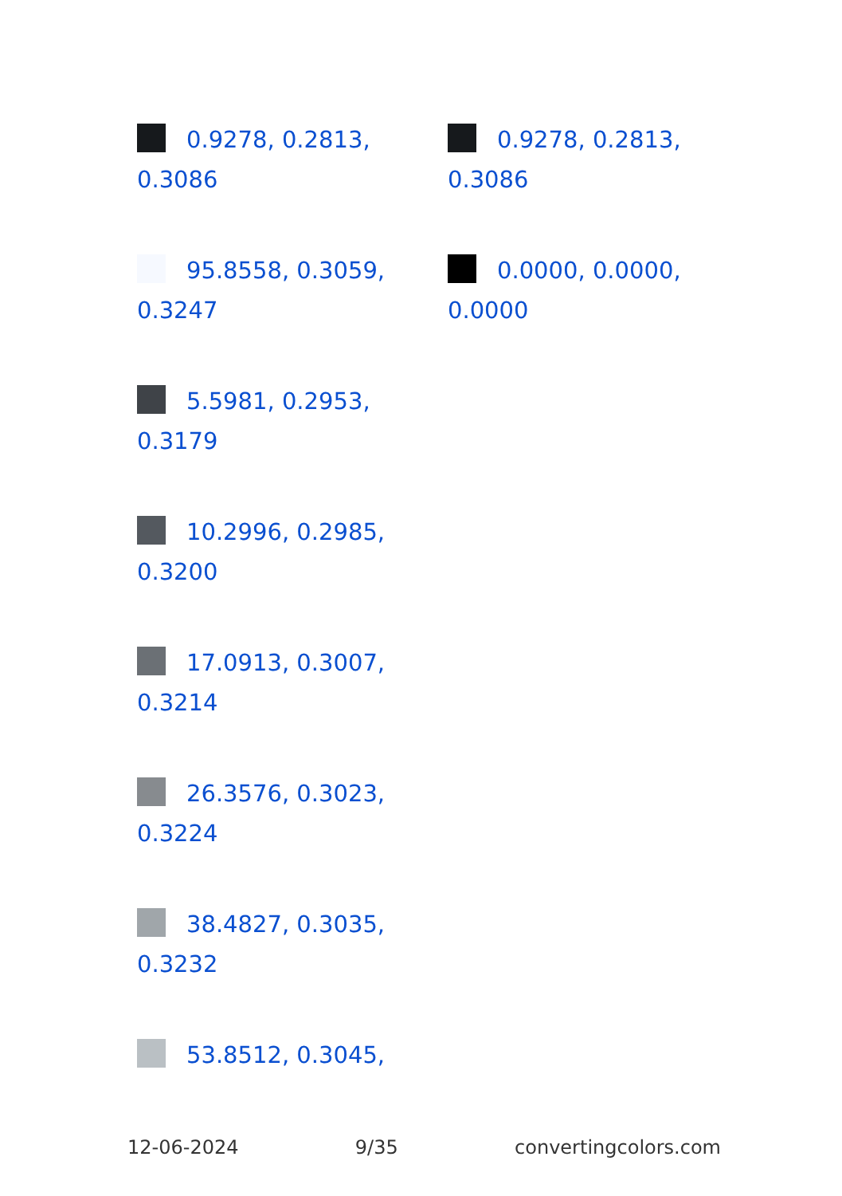0.9278, 0.2813, 0.3086
95.8558, 0.3059, 0.3247
5.5981, 0.2953, 0.3179
10.2996, 0.2985, 0.3200
17.0913, 0.3007, 0.3214
26.3576, 0.3023, 0.3224
38.4827, 0.3035, 0.3232
53.8512, 0.3045,
0.9278, 0.2813, 0.3086
0.0000, 0.0000, 0.0000
12-06-2024 9/35 convertingcolors.com